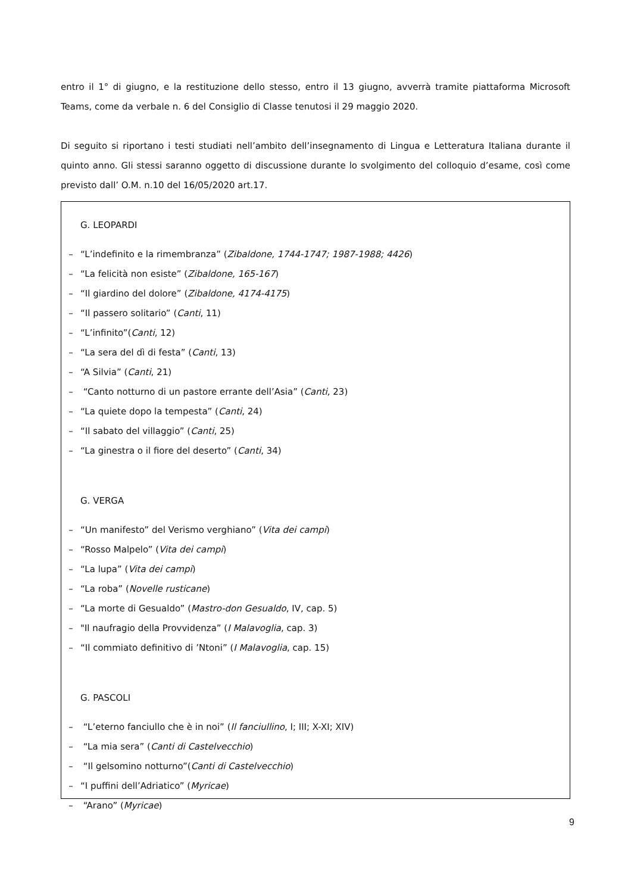entro il 1° di giugno, e la restituzione dello stesso, entro il 13 giugno, avverrà tramite piattaforma Microsoft Teams, come da verbale n. 6 del Consiglio di Classe tenutosi il 29 maggio 2020.
Di seguito si riportano i testi studiati nell’ambito dell’insegnamento di Lingua e Letteratura Italiana durante il quinto anno. Gli stessi saranno oggetto di discussione durante lo svolgimento del colloquio d’esame, così come previsto dall’ O.M. n.10 del 16/05/2020 art.17.
G. LEOPARDI
– “L’indefinito e la rimembranza” (Zibaldone, 1744-1747; 1987-1988; 4426)
– “La felicità non esiste” (Zibaldone, 165-167)
– “Il giardino del dolore” (Zibaldone, 4174-4175)
– “Il passero solitario” (Canti, 11)
– “L’infinito”(Canti, 12)
– “La sera del dì di festa” (Canti, 13)
– “A Silvia” (Canti, 21)
– “Canto notturno di un pastore errante dell’Asia” (Canti, 23)
– “La quiete dopo la tempesta” (Canti, 24)
– “Il sabato del villaggio” (Canti, 25)
– “La ginestra o il fiore del deserto” (Canti, 34)
G. VERGA
– “Un manifesto” del Verismo verghiano” (Vita dei campi)
– “Rosso Malpelo” (Vita dei campi)
– “La lupa” (Vita dei campi)
– “La roba” (Novelle rusticane)
– “La morte di Gesualdo” (Mastro-don Gesualdo, IV, cap. 5)
– "Il naufragio della Provvidenza” (I Malavoglia, cap. 3)
– “Il commiato definitivo di ’Ntoni” (I Malavoglia, cap. 15)
G. PASCOLI
– “L’eterno fanciullo che è in noi” (Il fanciullino, I; III; X-XI; XIV)
– “La mia sera” (Canti di Castelvecchio)
– “Il gelsomino notturno”(Canti di Castelvecchio)
– “I puffini dell’Adriatico” (Myricae)
– “Arano” (Myricae)
9